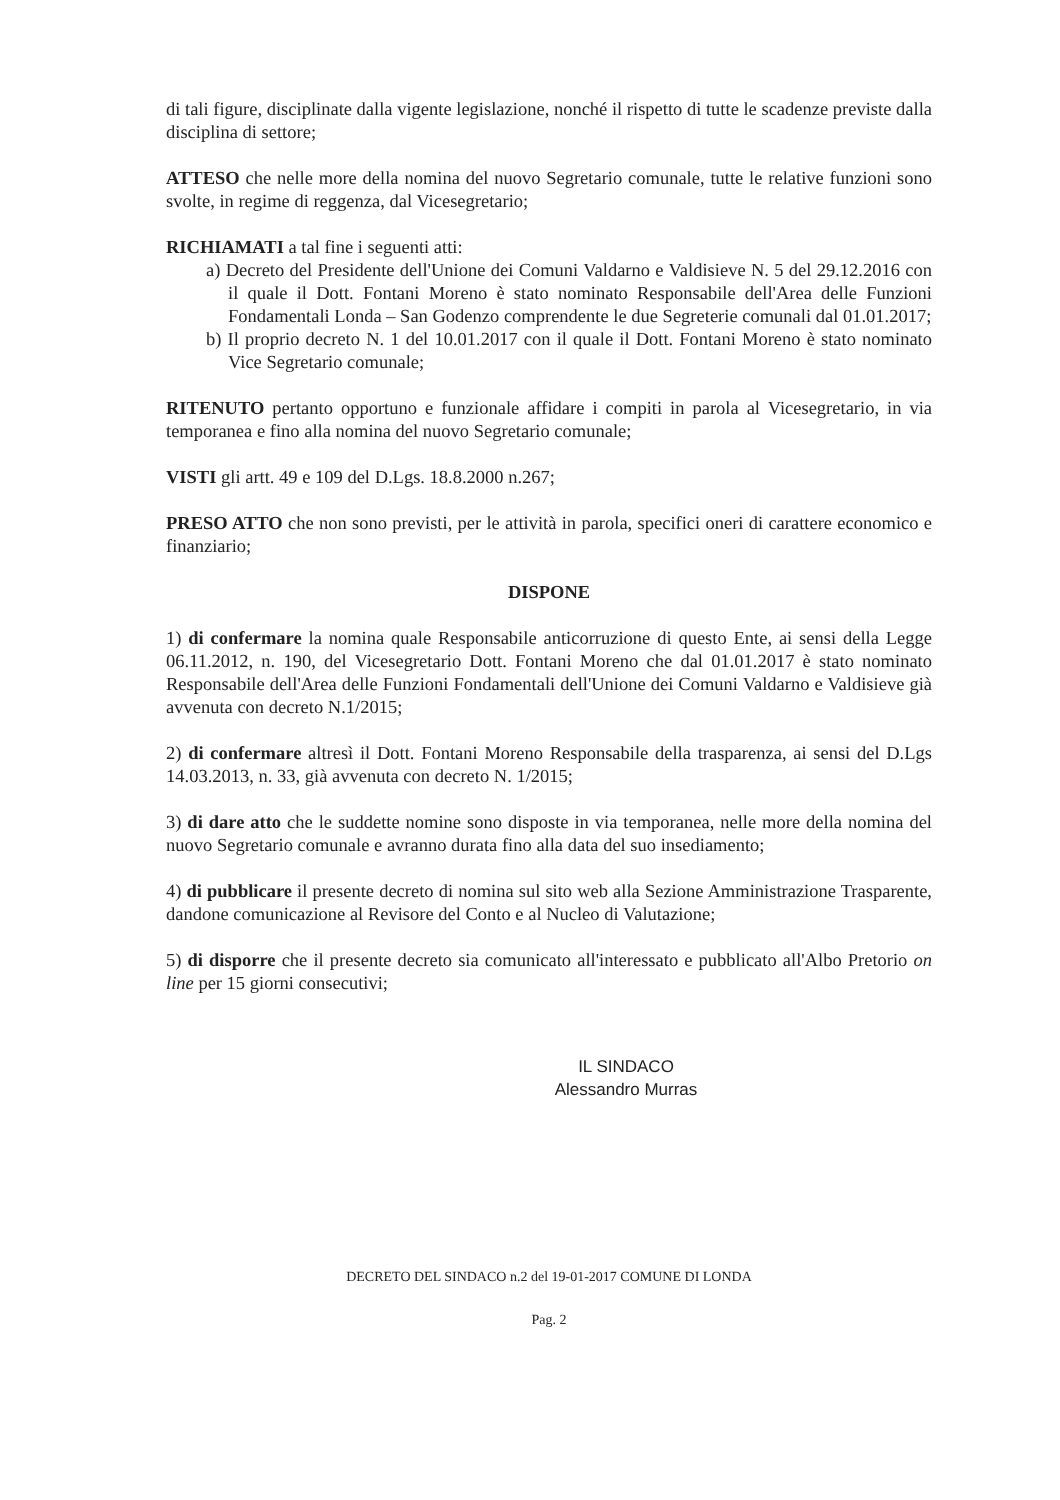di tali figure, disciplinate dalla vigente legislazione, nonché il rispetto di tutte le scadenze previste dalla disciplina di settore;
ATTESO che nelle more della nomina del nuovo Segretario comunale, tutte le relative funzioni sono svolte, in regime di reggenza, dal Vicesegretario;
RICHIAMATI a tal fine i seguenti atti:
a) Decreto del Presidente dell'Unione dei Comuni Valdarno e Valdisieve N. 5 del 29.12.2016 con il quale il Dott. Fontani Moreno è stato nominato Responsabile dell'Area delle Funzioni Fondamentali Londa – San Godenzo comprendente le due Segreterie comunali dal 01.01.2017;
b) Il proprio decreto N. 1 del 10.01.2017 con il quale il Dott. Fontani Moreno è stato nominato Vice Segretario comunale;
RITENUTO pertanto opportuno e funzionale affidare i compiti in parola al Vicesegretario, in via temporanea e fino alla nomina del nuovo Segretario comunale;
VISTI gli artt. 49 e 109 del D.Lgs. 18.8.2000 n.267;
PRESO ATTO che non sono previsti, per le attività in parola, specifici oneri di carattere economico e finanziario;
DISPONE
1) di confermare la nomina quale Responsabile anticorruzione di questo Ente, ai sensi della Legge 06.11.2012, n. 190, del Vicesegretario Dott. Fontani Moreno che dal 01.01.2017 è stato nominato Responsabile dell'Area delle Funzioni Fondamentali dell'Unione dei Comuni Valdarno e Valdisieve già avvenuta con decreto N.1/2015;
2) di confermare altresì il Dott. Fontani Moreno Responsabile della trasparenza, ai sensi del D.Lgs 14.03.2013, n. 33, già avvenuta con decreto N. 1/2015;
3) di dare atto che le suddette nomine sono disposte in via temporanea, nelle more della nomina del nuovo Segretario comunale e avranno durata fino alla data del suo insediamento;
4) di pubblicare il presente decreto di nomina sul sito web alla Sezione Amministrazione Trasparente, dandone comunicazione al Revisore del Conto e al Nucleo di Valutazione;
5) di disporre che il presente decreto sia comunicato all'interessato e pubblicato all'Albo Pretorio on line per 15 giorni consecutivi;
IL SINDACO
Alessandro Murras
DECRETO DEL SINDACO n.2 del 19-01-2017 COMUNE DI LONDA
Pag. 2